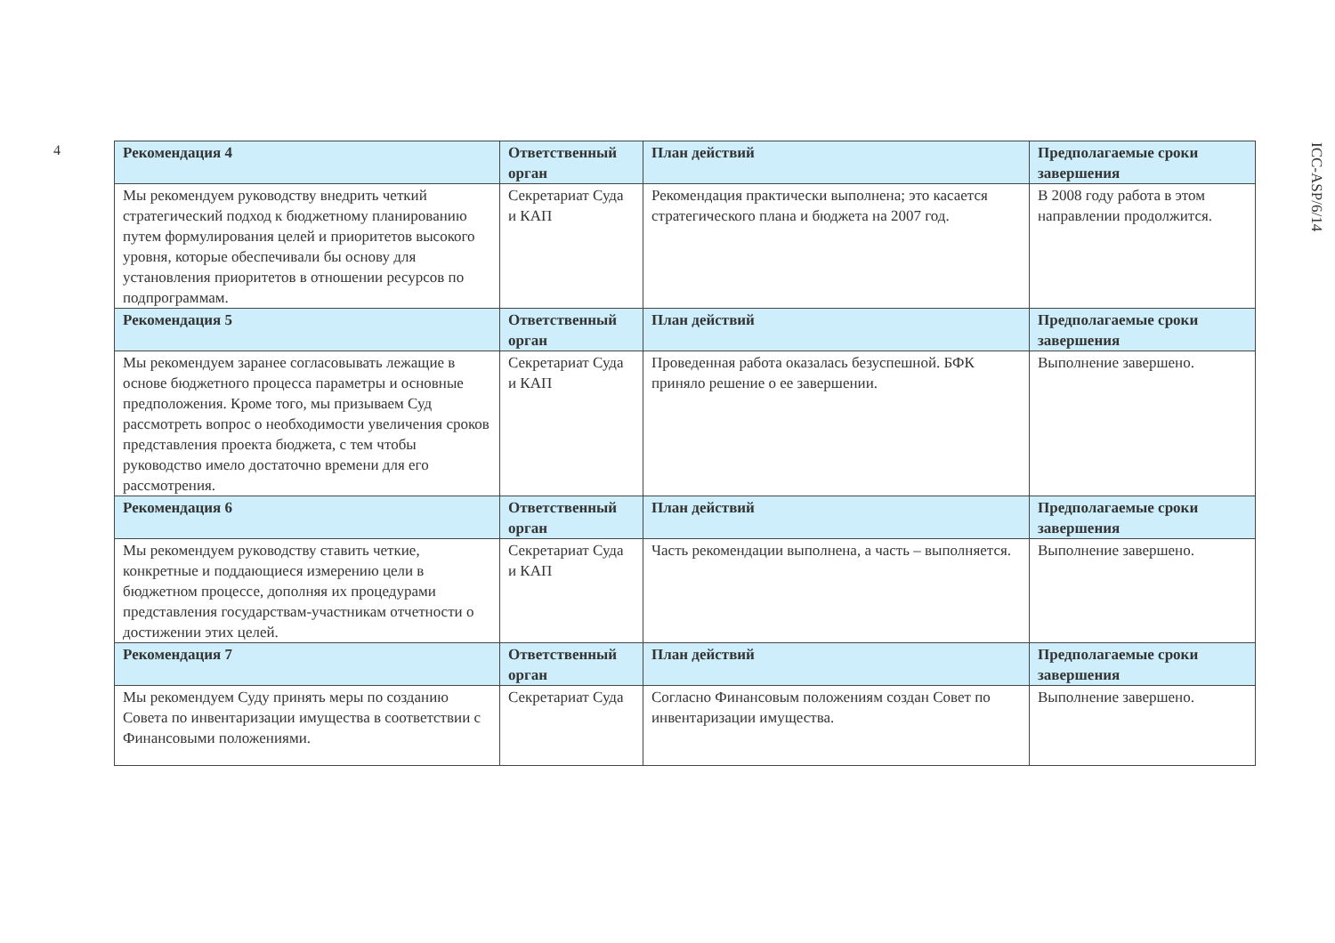4
| Рекомендация 4 | Ответственный орган | План действий | Предполагаемые сроки завершения |
| --- | --- | --- | --- |
| Мы рекомендуем руководству внедрить четкий стратегический подход к бюджетному планированию путем формулирования целей и приоритетов высокого уровня, которые обеспечивали бы основу для установления приоритетов в отношении ресурсов по подпрограммам. | Секретариат Суда и КАП | Рекомендация практически выполнена; это касается стратегического плана и бюджета на 2007 год. | В 2008 году работа в этом направлении продолжится. |
| Рекомендация 5 | Ответственный орган | План действий | Предполагаемые сроки завершения |
| Мы рекомендуем заранее согласовывать лежащие в основе бюджетного процесса параметры и основные предположения. Кроме того, мы призываем Суд рассмотреть вопрос о необходимости увеличения сроков представления проекта бюджета, с тем чтобы руководство имело достаточно времени для его рассмотрения. | Секретариат Суда и КАП | Проведенная работа оказалась безуспешной. БФК приняло решение о ее завершении. | Выполнение завершено. |
| Рекомендация 6 | Ответственный орган | План действий | Предполагаемые сроки завершения |
| Мы рекомендуем руководству ставить четкие, конкретные и поддающиеся измерению цели в бюджетном процессе, дополняя их процедурами представления государствам-участникам отчетности о достижении этих целей. | Секретариат Суда и КАП | Часть рекомендации выполнена, а часть – выполняется. | Выполнение завершено. |
| Рекомендация 7 | Ответственный орган | План действий | Предполагаемые сроки завершения |
| Мы рекомендуем Суду принять меры по созданию Совета по инвентаризации имущества в соответствии с Финансовыми положениями. | Секретариат Суда | Согласно Финансовым положениям создан Совет по инвентаризации имущества. | Выполнение завершено. |
ICC-ASP/6/14